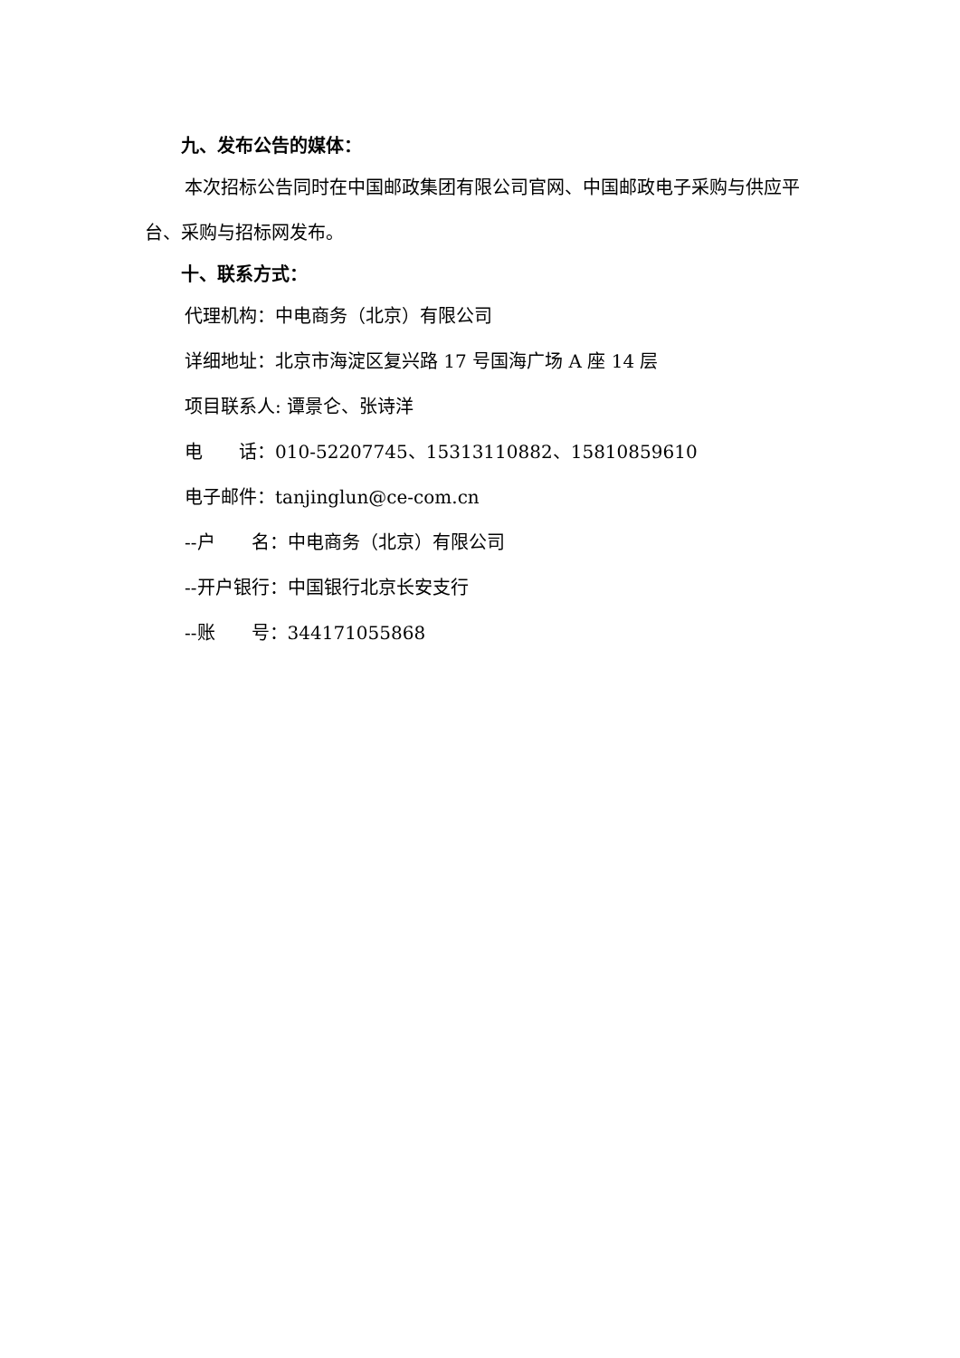九、发布公告的媒体：
本次招标公告同时在中国邮政集团有限公司官网、中国邮政电子采购与供应平台、采购与招标网发布。
十、联系方式：
代理机构：中电商务（北京）有限公司
详细地址：北京市海淀区复兴路 17 号国海广场 A 座 14 层
项目联系人: 谭景仑、张诗洋
电  话：010-52207745、15313110882、15810859610
电子邮件：tanjinglun@ce-com.cn
--户  名：中电商务（北京）有限公司
--开户银行：中国银行北京长安支行
--账  号：344171055868